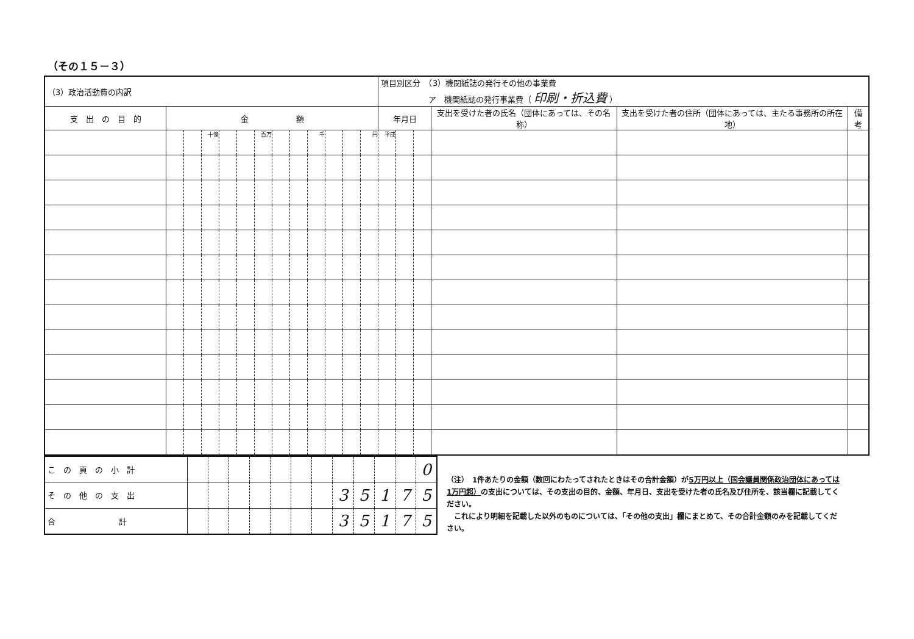（その１５－３）
| （3）政治活動費の内訳 | | | | | | | | | | | | | 項目別区分 （3）機関紙誌の発行その他の事業費 ア 機関紙誌の発行事業費（ 印刷・折込費 ） | | | | | |
| 支 出 の 目 的 | 金 額 | | | | | | | | | | | | 年月日 | | | 支出を受けた者の氏名（団体にあっては、その名称） | 支出を受けた者の住所（団体にあっては、主たる事務所の所在地） | 備考 |
| | | | 十億 | | | 百万 | | | 千 | | | 円 | 平成 | | | | | |
| こ の 頁 の 小 計 | | | | | | | | | | | | 0 |
| そ の 他 の 支 出 | | | | | | | | 3 | 5 | 1 | 7 | 5 |
| 合 計 | | | | | | | | 3 | 5 | 1 | 7 | 5 |
（注）　1件あたりの金額（数回にわたってされたときはその合計金額）が5万円以上（国会議員関係政治団体にあっては1万円超）の支出については、その支出の目的、金額、年月日、支出を受けた者の氏名及び住所を、該当欄に記載してください。
　これにより明細を記載した以外のものについては、「その他の支出」欄にまとめて、その合計金額のみを記載してください。